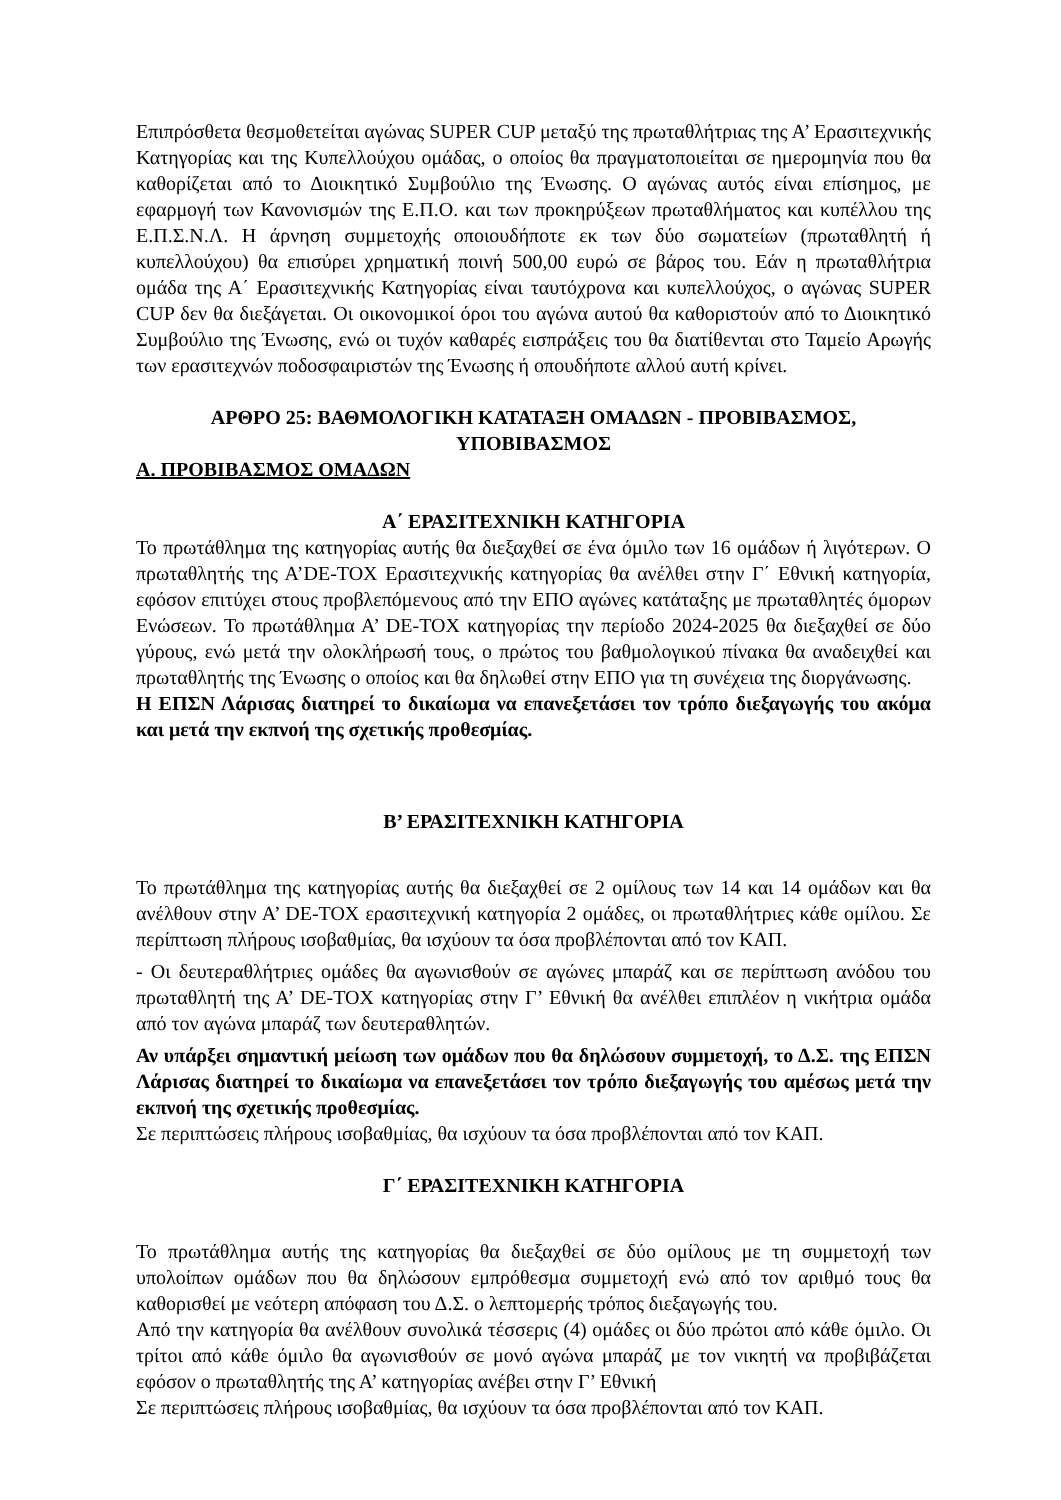Επιπρόσθετα θεσμοθετείται αγώνας SUPER CUP μεταξύ της πρωταθλήτριας της Α’ Ερασιτεχνικής Κατηγορίας και της Κυπελλούχου ομάδας, ο οποίος θα πραγματοποιείται σε ημερομηνία που θα καθορίζεται από το Διοικητικό Συμβούλιο της Ένωσης. Ο αγώνας αυτός είναι επίσημος, με εφαρμογή των Κανονισμών της Ε.Π.Ο. και των προκηρύξεων πρωταθλήματος και κυπέλλου της Ε.Π.Σ.Ν.Λ. Η άρνηση συμμετοχής οποιουδήποτε εκ των δύο σωματείων (πρωταθλητή ή κυπελλούχου) θα επισύρει χρηματική ποινή 500,00 ευρώ σε βάρος του. Εάν η πρωταθλήτρια ομάδα της Α΄ Ερασιτεχνικής Κατηγορίας είναι ταυτόχρονα και κυπελλούχος, ο αγώνας SUPER CUP δεν θα διεξάγεται. Οι οικονομικοί όροι του αγώνα αυτού θα καθοριστούν από το Διοικητικό Συμβούλιο της Ένωσης, ενώ οι τυχόν καθαρές εισπράξεις του θα διατίθενται στο Ταμείο Αρωγής των ερασιτεχνών ποδοσφαιριστών της Ένωσης ή οπουδήποτε αλλού αυτή κρίνει.
ΑΡΘΡΟ 25: ΒΑΘΜΟΛΟΓΙΚΗ ΚΑΤΑΤΑΞΗ ΟΜΑΔΩΝ - ΠΡΟΒΙΒΑΣΜΟΣ, ΥΠΟΒΙΒΑΣΜΟΣ
Α. ΠΡΟΒΙΒΑΣΜΟΣ ΟΜΑΔΩΝ
Α΄ ΕΡΑΣΙΤΕΧΝΙΚΗ ΚΑΤΗΓΟΡΙΑ
Το πρωτάθλημα της κατηγορίας αυτής θα διεξαχθεί σε ένα όμιλο των 16 ομάδων ή λιγότερων. Ο πρωταθλητής της Α’DE-TOX Ερασιτεχνικής κατηγορίας θα ανέλθει στην Γ΄ Εθνική κατηγορία, εφόσον επιτύχει στους προβλεπόμενους από την ΕΠΟ αγώνες κατάταξης με πρωταθλητές όμορων Ενώσεων. Το πρωτάθλημα Α’ DE-TOX κατηγορίας την περίοδο 2024-2025 θα διεξαχθεί σε δύο γύρους, ενώ μετά την ολοκλήρωσή τους, ο πρώτος του βαθμολογικού πίνακα θα αναδειχθεί και πρωταθλητής της Ένωσης ο οποίος και θα δηλωθεί στην ΕΠΟ για τη συνέχεια της διοργάνωσης.
Η ΕΠΣΝ Λάρισας διατηρεί το δικαίωμα να επανεξετάσει τον τρόπο διεξαγωγής του ακόμα και μετά την εκπνοή της σχετικής προθεσμίας.
Β’ ΕΡΑΣΙΤΕΧΝΙΚΗ ΚΑΤΗΓΟΡΙΑ
Το πρωτάθλημα της κατηγορίας αυτής θα διεξαχθεί σε 2 ομίλους των 14 και 14 ομάδων και θα ανέλθουν στην Α’ DE-TOX ερασιτεχνική κατηγορία 2 ομάδες, οι πρωταθλήτριες κάθε ομίλου. Σε περίπτωση πλήρους ισοβαθμίας, θα ισχύουν τα όσα προβλέπονται από τον ΚΑΠ.
- Οι δευτεραθλήτριες ομάδες θα αγωνισθούν σε αγώνες μπαράζ και σε περίπτωση ανόδου του πρωταθλητή της Α’ DE-TOX κατηγορίας στην Γ’ Εθνική θα ανέλθει επιπλέον η νικήτρια ομάδα από τον αγώνα μπαράζ των δευτεραθλητών.
Αν υπάρξει σημαντική μείωση των ομάδων που θα δηλώσουν συμμετοχή, το Δ.Σ. της ΕΠΣΝ Λάρισας διατηρεί το δικαίωμα να επανεξετάσει τον τρόπο διεξαγωγής του αμέσως μετά την εκπνοή της σχετικής προθεσμίας.
Σε περιπτώσεις πλήρους ισοβαθμίας, θα ισχύουν τα όσα προβλέπονται από τον ΚΑΠ.
Γ΄ ΕΡΑΣΙΤΕΧΝΙΚΗ ΚΑΤΗΓΟΡΙΑ
Το πρωτάθλημα αυτής της κατηγορίας θα διεξαχθεί σε δύο ομίλους με τη συμμετοχή των υπολοίπων ομάδων που θα δηλώσουν εμπρόθεσμα συμμετοχή ενώ από τον αριθμό τους θα καθορισθεί με νεότερη απόφαση του Δ.Σ. ο λεπτομερής τρόπος διεξαγωγής του.
Από την κατηγορία θα ανέλθουν συνολικά τέσσερις (4) ομάδες οι δύο πρώτοι από κάθε όμιλο. Οι τρίτοι από κάθε όμιλο θα αγωνισθούν σε μονό αγώνα μπαράζ με τον νικητή να προβιβάζεται εφόσον ο πρωταθλητής της Α’ κατηγορίας ανέβει στην Γ’ Εθνική
Σε περιπτώσεις πλήρους ισοβαθμίας, θα ισχύουν τα όσα προβλέπονται από τον ΚΑΠ.